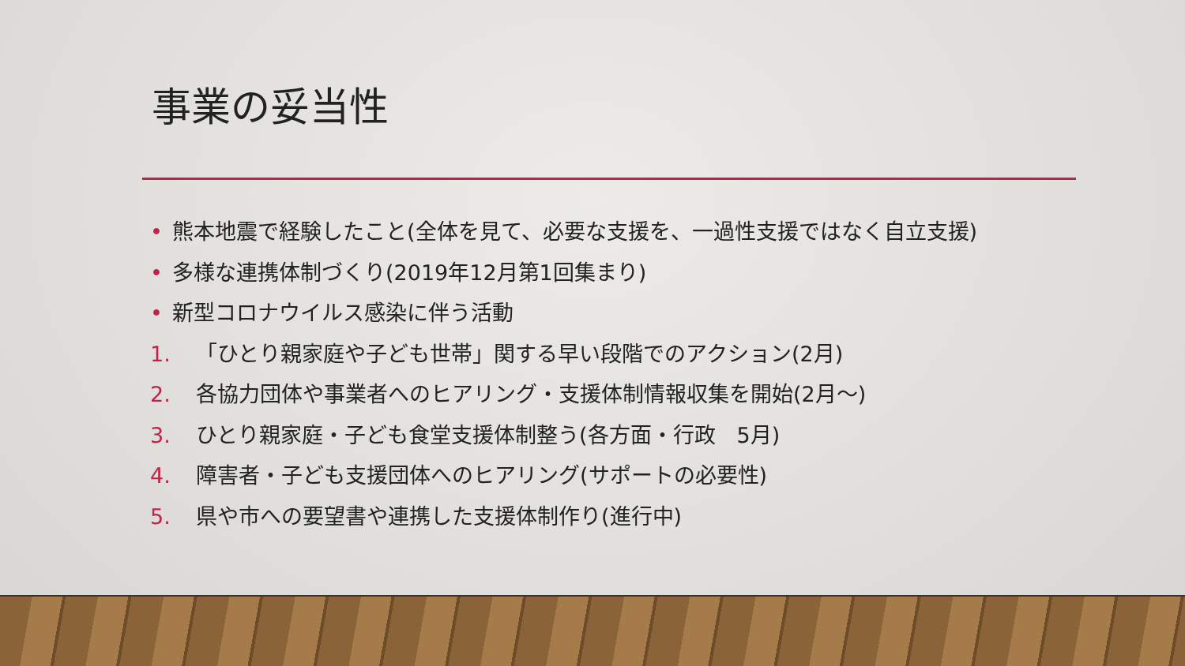事業の妥当性
• 熊本地震で経験したこと(全体を見て、必要な支援を、一過性支援ではなく自立支援)
• 多様な連携体制づくり(2019年12月第1回集まり)
• 新型コロナウイルス感染に伴う活動
1. 「ひとり親家庭や子ども世帯」関する早い段階でのアクション(2月)
2. 各協力団体や事業者へのヒアリング・支援体制情報収集を開始(2月～)
3. ひとり親家庭・子ども食堂支援体制整う(各方面・行政　5月)
4. 障害者・子ども支援団体へのヒアリング(サポートの必要性)
5. 県や市への要望書や連携した支援体制作り(進行中)